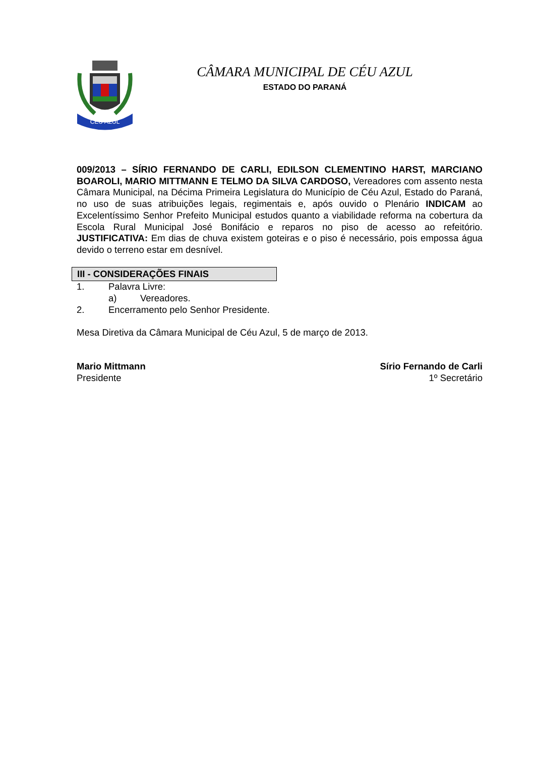CÉU AZUL
CÂMARA MUNICIPAL DE CÉU AZUL
ESTADO DO PARANÁ
009/2013 – SÍRIO FERNANDO DE CARLI, EDILSON CLEMENTINO HARST, MARCIANO BOAROLI, MARIO MITTMANN E TELMO DA SILVA CARDOSO, Vereadores com assento nesta Câmara Municipal, na Décima Primeira Legislatura do Município de Céu Azul, Estado do Paraná, no uso de suas atribuições legais, regimentais e, após ouvido o Plenário INDICAM ao Excelentíssimo Senhor Prefeito Municipal estudos quanto a viabilidade reforma na cobertura da Escola Rural Municipal José Bonifácio e reparos no piso de acesso ao refeitório. JUSTIFICATIVA: Em dias de chuva existem goteiras e o piso é necessário, pois empossa água devido o terreno estar em desnível.
III - CONSIDERAÇÕES FINAIS
1. Palavra Livre:
a) Vereadores.
2. Encerramento pelo Senhor Presidente.
Mesa Diretiva da Câmara Municipal de Céu Azul, 5 de março de 2013.
Mario Mittmann
Presidente
Sírio Fernando de Carli
1º Secretário